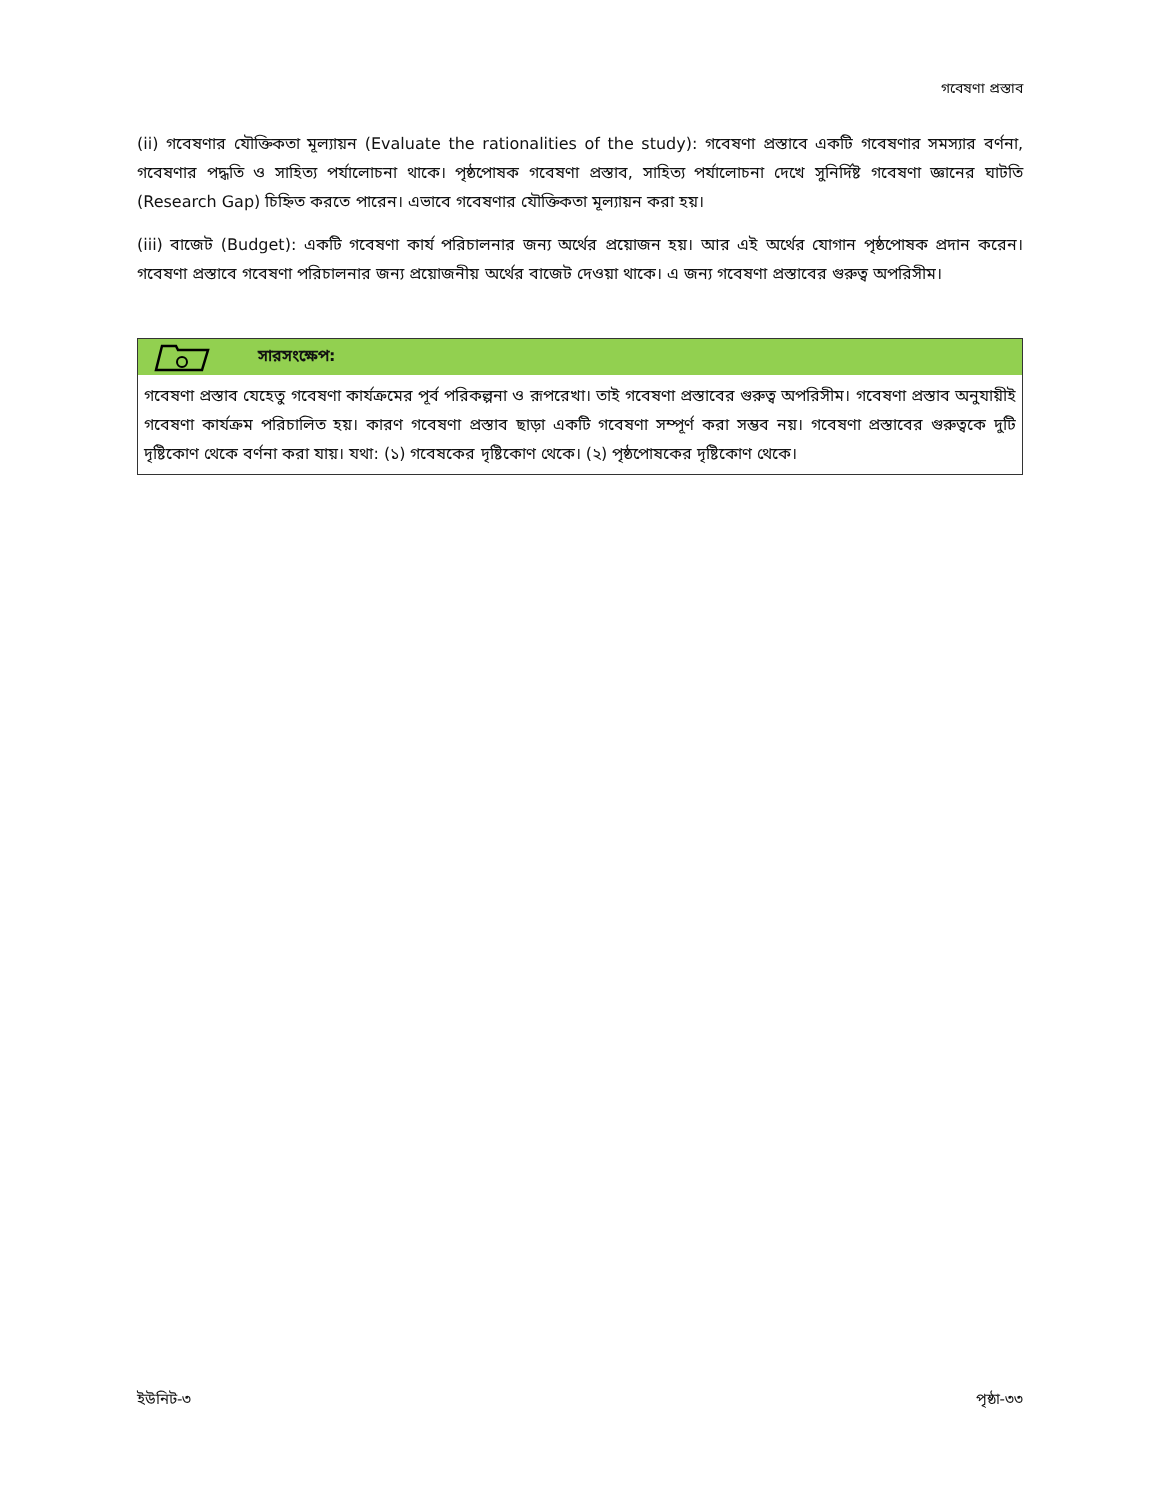গবেষণা প্রস্তাব
(ii) গবেষণার যৌক্তিকতা মূল্যায়ন (Evaluate the rationalities of the study): গবেষণা প্রস্তাবে একটি গবেষণার সমস্যার বর্ণনা, গবেষণার পদ্ধতি ও সাহিত্য পর্যালোচনা থাকে। পৃষ্ঠপোষক গবেষণা প্রস্তাব, সাহিত্য পর্যালোচনা দেখে সুনির্দিষ্ট গবেষণা জ্ঞানের ঘাটতি (Research Gap) চিহ্নিত করতে পারেন। এভাবে গবেষণার যৌক্তিকতা মূল্যায়ন করা হয়।
(iii) বাজেট (Budget): একটি গবেষণা কার্য পরিচালনার জন্য অর্থের প্রয়োজন হয়। আর এই অর্থের যোগান পৃষ্ঠপোষক প্রদান করেন। গবেষণা প্রস্তাবে গবেষণা পরিচালনার জন্য প্রয়োজনীয় অর্থের বাজেট দেওয়া থাকে। এ জন্য গবেষণা প্রস্তাবের গুরুত্ব অপরিসীম।
সারসংক্ষেপ:
গবেষণা প্রস্তাব যেহেতু গবেষণা কার্যক্রমের পূর্ব পরিকল্পনা ও রূপরেখা। তাই গবেষণা প্রস্তাবের গুরুত্ব অপরিসীম। গবেষণা প্রস্তাব অনুযায়ীই গবেষণা কার্যক্রম পরিচালিত হয়। কারণ গবেষণা প্রস্তাব ছাড়া একটি গবেষণা সম্পূর্ণ করা সম্ভব নয়। গবেষণা প্রস্তাবের গুরুত্বকে দুটি দৃষ্টিকোণ থেকে বর্ণনা করা যায়। যথা: (১) গবেষকের দৃষ্টিকোণ থেকে। (২) পৃষ্ঠপোষকের দৃষ্টিকোণ থেকে।
ইউনিট-৩ পৃষ্ঠা-৩৩